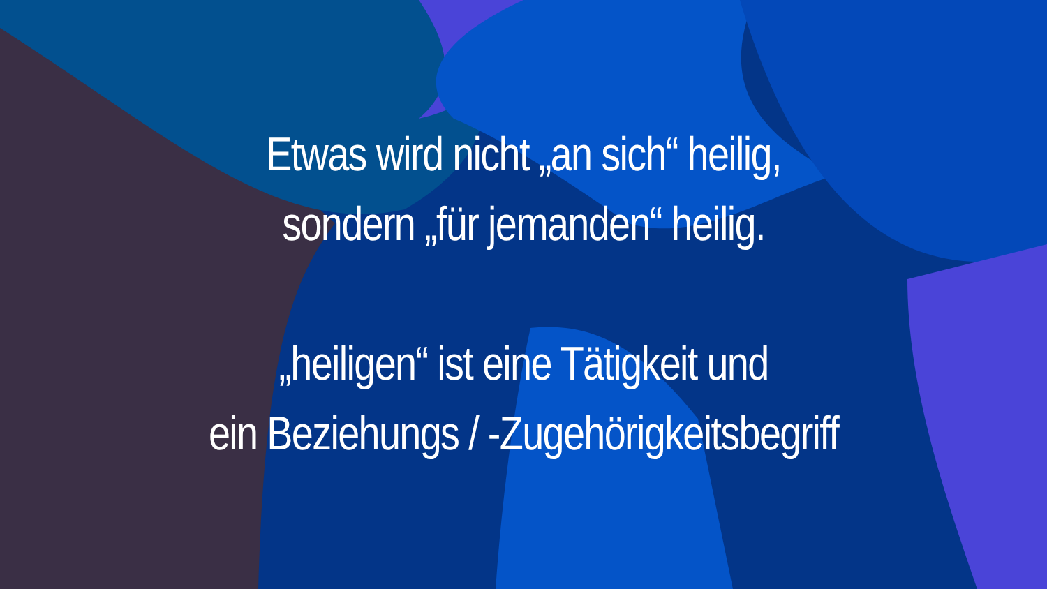Etwas wird nicht „an sich“ heilig,
sondern „für jemanden“ heilig.
„heiligen“ ist eine Tätigkeit und
ein Beziehungs / -Zugehörigkeitsbegriff